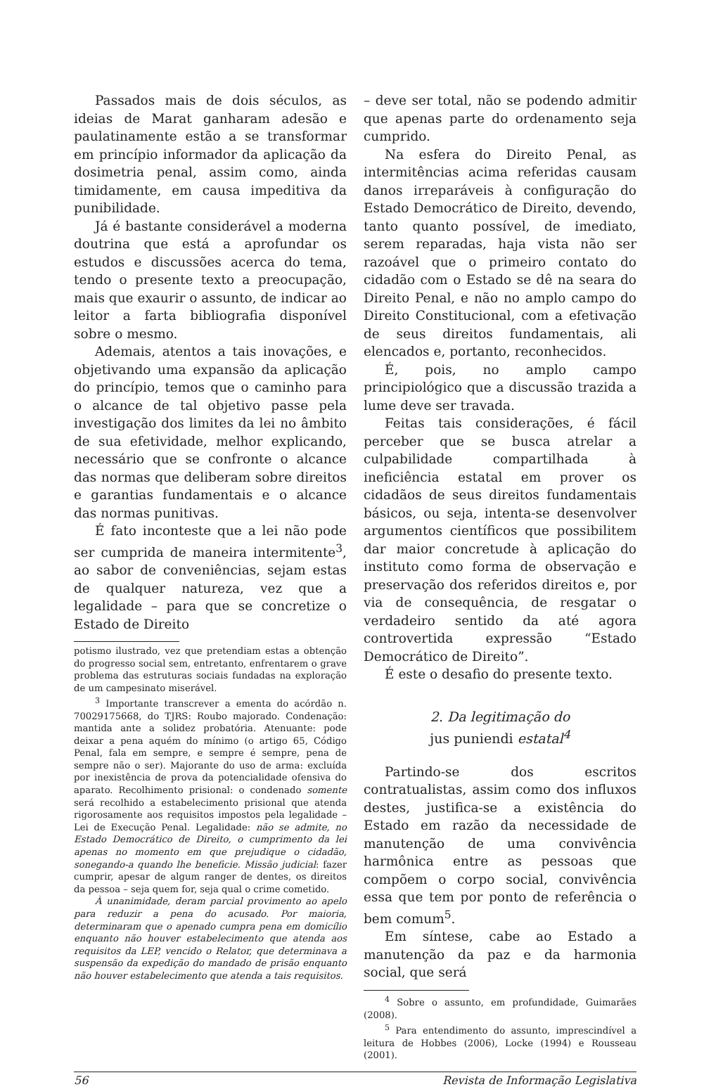Passados mais de dois séculos, as ideias de Marat ganharam adesão e paulatinamente estão a se transformar em princípio informador da aplicação da dosimetria penal, assim como, ainda timidamente, em causa impeditiva da punibilidade.
Já é bastante considerável a moderna doutrina que está a aprofundar os estudos e discussões acerca do tema, tendo o presente texto a preocupação, mais que exaurir o assunto, de indicar ao leitor a farta bibliografia disponível sobre o mesmo.
Ademais, atentos a tais inovações, e objetivando uma expansão da aplicação do princípio, temos que o caminho para o alcance de tal objetivo passe pela investigação dos limites da lei no âmbito de sua efetividade, melhor explicando, necessário que se confronte o alcance das normas que deliberam sobre direitos e garantias fundamentais e o alcance das normas punitivas.
É fato inconteste que a lei não pode ser cumprida de maneira intermitente<sup>3</sup>, ao sabor de conveniências, sejam estas de qualquer natureza, vez que a legalidade – para que se concretize o Estado de Direito
potismo ilustrado, vez que pretendiam estas a obtenção do progresso social sem, entretanto, enfrentarem o grave problema das estruturas sociais fundadas na exploração de um campesinato miserável.
<sup>3</sup> Importante transcrever a ementa do acórdão n. 70029175668, do TJRS: Roubo majorado. Condenação: mantida ante a solidez probatória. Atenuante: pode deixar a pena aquém do mínimo (o artigo 65, Código Penal, fala em sempre, e sempre é sempre, pena de sempre não o ser). Majorante do uso de arma: excluída por inexistência de prova da potencialidade ofensiva do aparato. Recolhimento prisional: o condenado somente será recolhido a estabelecimento prisional que atenda rigorosamente aos requisitos impostos pela legalidade – Lei de Execução Penal. Legalidade: não se admite, no Estado Democrático de Direito, o cumprimento da lei apenas no momento em que prejudique o cidadão, sonegando-a quando lhe beneficie. Missão judicial: fazer cumprir, apesar de algum ranger de dentes, os direitos da pessoa – seja quem for, seja qual o crime cometido.
À unanimidade, deram parcial provimento ao apelo para reduzir a pena do acusado. Por maioria, determinaram que o apenado cumpra pena em domicílio enquanto não houver estabelecimento que atenda aos requisitos da LEP, vencido o Relator, que determinava a suspensão da expedição do mandado de prisão enquanto não houver estabelecimento que atenda a tais requisitos.
– deve ser total, não se podendo admitir que apenas parte do ordenamento seja cumprido.
Na esfera do Direito Penal, as intermitências acima referidas causam danos irreparáveis à configuração do Estado Democrático de Direito, devendo, tanto quanto possível, de imediato, serem reparadas, haja vista não ser razoável que o primeiro contato do cidadão com o Estado se dê na seara do Direito Penal, e não no amplo campo do Direito Constitucional, com a efetivação de seus direitos fundamentais, ali elencados e, portanto, reconhecidos.
É, pois, no amplo campo principiológico que a discussão trazida a lume deve ser travada.
Feitas tais considerações, é fácil perceber que se busca atrelar a culpabilidade compartilhada à ineficiência estatal em prover os cidadãos de seus direitos fundamentais básicos, ou seja, intenta-se desenvolver argumentos científicos que possibilitem dar maior concretude à aplicação do instituto como forma de observação e preservação dos referidos direitos e, por via de consequência, de resgatar o verdadeiro sentido da até agora controvertida expressão “Estado Democrático de Direito”.
É este o desafio do presente texto.
2. Da legitimação do
jus puniendi estatal<sup>4</sup>
Partindo-se dos escritos contratualistas, assim como dos influxos destes, justifica-se a existência do Estado em razão da necessidade de manutenção de uma convivência harmônica entre as pessoas que compõem o corpo social, convivência essa que tem por ponto de referência o bem comum<sup>5</sup>.
Em síntese, cabe ao Estado a manutenção da paz e da harmonia social, que será
<sup>4</sup> Sobre o assunto, em profundidade, Guimarães (2008).
<sup>5</sup> Para entendimento do assunto, imprescindível a leitura de Hobbes (2006), Locke (1994) e Rousseau (2001).
56 Revista de Informação Legislativa